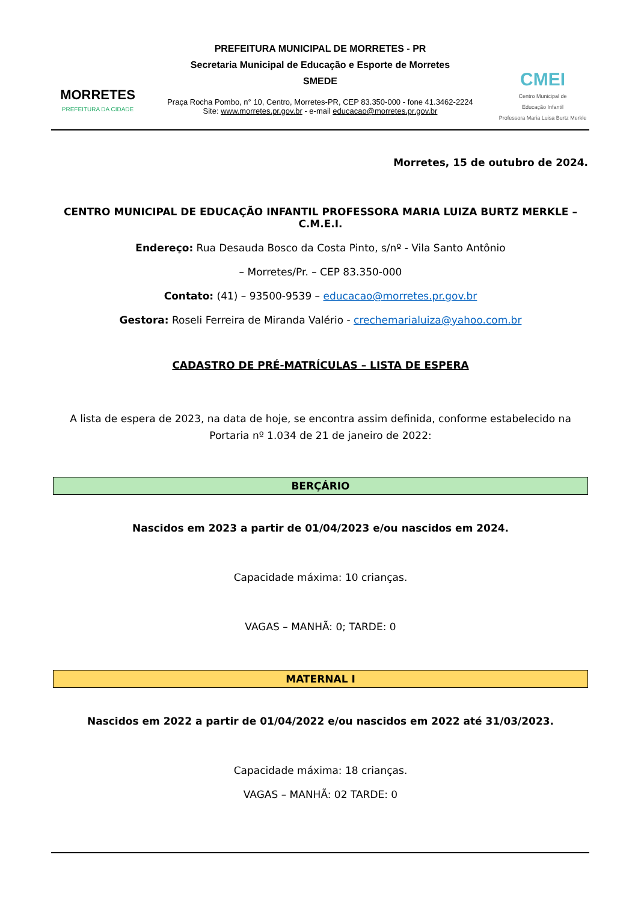MORRETES
PREFEITURA DA CIDADE
PREFEITURA MUNICIPAL DE MORRETES - PR
Secretaria Municipal de Educação e Esporte de Morretes
SMEDE
Praça Rocha Pombo, n° 10, Centro, Morretes-PR, CEP 83.350-000 - fone 41.3462-2224
Site: www.morretes.pr.gov.br - e-mail educacao@morretes.pr.gov.br
CMEI
Centro Municipal de
Educação Infantil
Professora Maria Luisa Burtz Merkle
Morretes, 15 de outubro de 2024.
CENTRO MUNICIPAL DE EDUCAÇÃO INFANTIL PROFESSORA MARIA LUIZA BURTZ MERKLE – C.M.E.I.
Endereço: Rua Desauda Bosco da Costa Pinto, s/nº - Vila Santo Antônio
– Morretes/Pr. – CEP 83.350-000
Contato: (41) – 93500-9539 – educacao@morretes.pr.gov.br
Gestora: Roseli Ferreira de Miranda Valério - crechemarialuiza@yahoo.com.br
CADASTRO DE PRÉ-MATRÍCULAS – LISTA DE ESPERA
A lista de espera de 2023, na data de hoje, se encontra assim definida, conforme estabelecido na Portaria nº 1.034 de 21 de janeiro de 2022:
BERÇÁRIO
Nascidos em 2023 a partir de 01/04/2023 e/ou nascidos em 2024.
Capacidade máxima: 10 crianças.
VAGAS – MANHÃ: 0; TARDE: 0
MATERNAL I
Nascidos em 2022 a partir de 01/04/2022 e/ou nascidos em 2022 até 31/03/2023.
Capacidade máxima: 18 crianças.
VAGAS – MANHÃ: 02 TARDE: 0